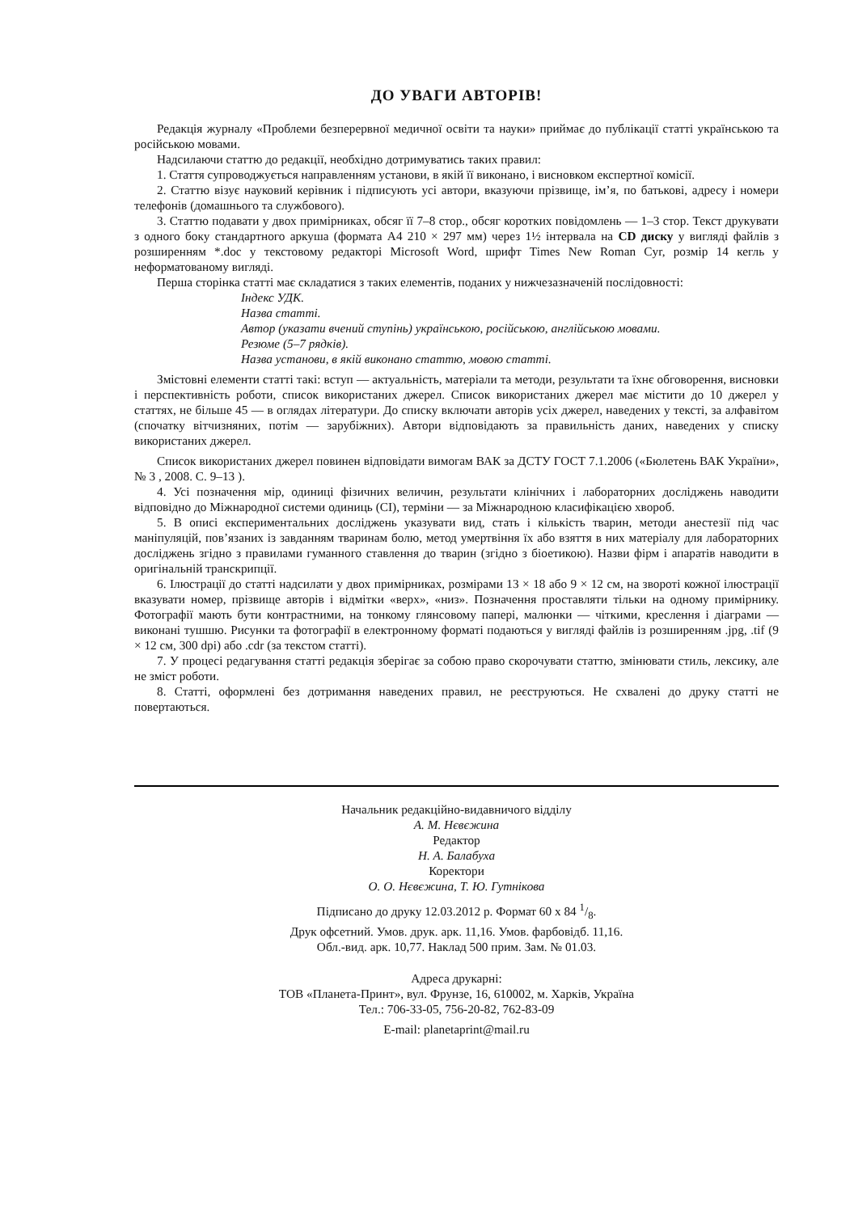ДО УВАГИ АВТОРІВ!
Редакція журналу «Проблеми безперервної медичної освіти та науки» приймає до публікації статті українською та російською мовами.
Надсилаючи статтю до редакції, необхідно дотримуватись таких правил:
1. Стаття супроводжується направленням установи, в якій її виконано, і висновком експертної комісії.
2. Статтю візує науковий керівник і підписують усі автори, вказуючи прізвище, ім’я, по батькові, адресу і номери телефонів (домашнього та службового).
3. Статтю подавати у двох примірниках, обсяг її 7–8 стор., обсяг коротких повідомлень — 1–3 стор. Текст друкувати з одного боку стандартного аркуша (формата А4 210 × 297 мм) через 1½ інтервала на CD диску у вигляді файлів з розширенням *.doc у текстовому редакторі Microsoft Word, шрифт Times New Roman Cyr, розмір 14 кегль у неформатованому вигляді.
Перша сторінка статті має складатися з таких елементів, поданих у нижчезазначеній послідовності:
Індекс УДК.
Назва статті.
Автор (указати вчений ступінь) українською, російською, англійською мовами.
Резюме (5–7 рядків).
Назва установи, в якій виконано статтю, мовою статті.
Змістовні елементи статті такі: вступ — актуальність, матеріали та методи, результати та їхнє обговорення, висновки і перспективність роботи, список використаних джерел. Список використаних джерел має містити до 10 джерел у статтях, не більше 45 — в оглядах літератури. До списку включати авторів усіх джерел, наведених у тексті, за алфавітом (спочатку вітчизняних, потім — зарубіжних). Автори відповідають за правильність даних, наведених у списку використаних джерел.
Список використаних джерел повинен відповідати вимогам ВАК за ДСТУ ГОСТ 7.1.2006 («Бюлетень ВАК України», № 3 , 2008. С. 9–13 ).
4. Усі позначення мір, одиниці фізичних величин, результати клінічних і лабораторних досліджень наводити відповідно до Міжнародної системи одиниць (СІ), терміни — за Міжнародною класифікацією хвороб.
5. В описі експериментальних досліджень указувати вид, стать і кількість тварин, методи анестезії під час маніпуляцій, пов’язаних із завданням тваринам болю, метод умертвіння їх або взяття в них матеріалу для лабораторних досліджень згідно з правилами гуманного ставлення до тварин (згідно з біоетикою). Назви фірм і апаратів наводити в оригінальній транскрипції.
6. Ілюстрації до статті надсилати у двох примірниках, розмірами 13 × 18 або 9 × 12 см, на звороті кожної ілюстрації вказувати номер, прізвище авторів і відмітки «верх», «низ». Позначення проставляти тільки на одному примірнику. Фотографії мають бути контрастними, на тонкому глянсовому папері, малюнки — чіткими, креслення і діаграми — виконані тушшю. Рисунки та фотографії в електронному форматі подаються у вигляді файлів із розширенням .jpg, .tif (9 × 12 см, 300 dpi) або .cdr (за текстом статті).
7. У процесі редагування статті редакція зберігає за собою право скорочувати статтю, змінювати стиль, лексику, але не зміст роботи.
8. Статті, оформлені без дотримання наведених правил, не реєструються. Не схвалені до друку статті не повертаються.
Начальник редакційно-видавничого відділу
А. М. Нєвєжина
Редактор
Н. А. Балабуха
Коректори
О. О. Нєвєжина, Т. Ю. Гутнікова
Підписано до друку 12.03.2012 р. Формат 60 х 84 1/8.
Друк офсетний. Умов. друк. арк. 11,16. Умов. фарбовідб. 11,16.
Обл.-вид. арк. 10,77. Наклад 500 прим. Зам. № 01.03.
Адреса друкарні:
ТОВ «Планета-Принт», вул. Фрунзе, 16, 610002, м. Харків, Україна
Тел.: 706-33-05, 756-20-82, 762-83-09
E-mail: planetaprint@mail.ru